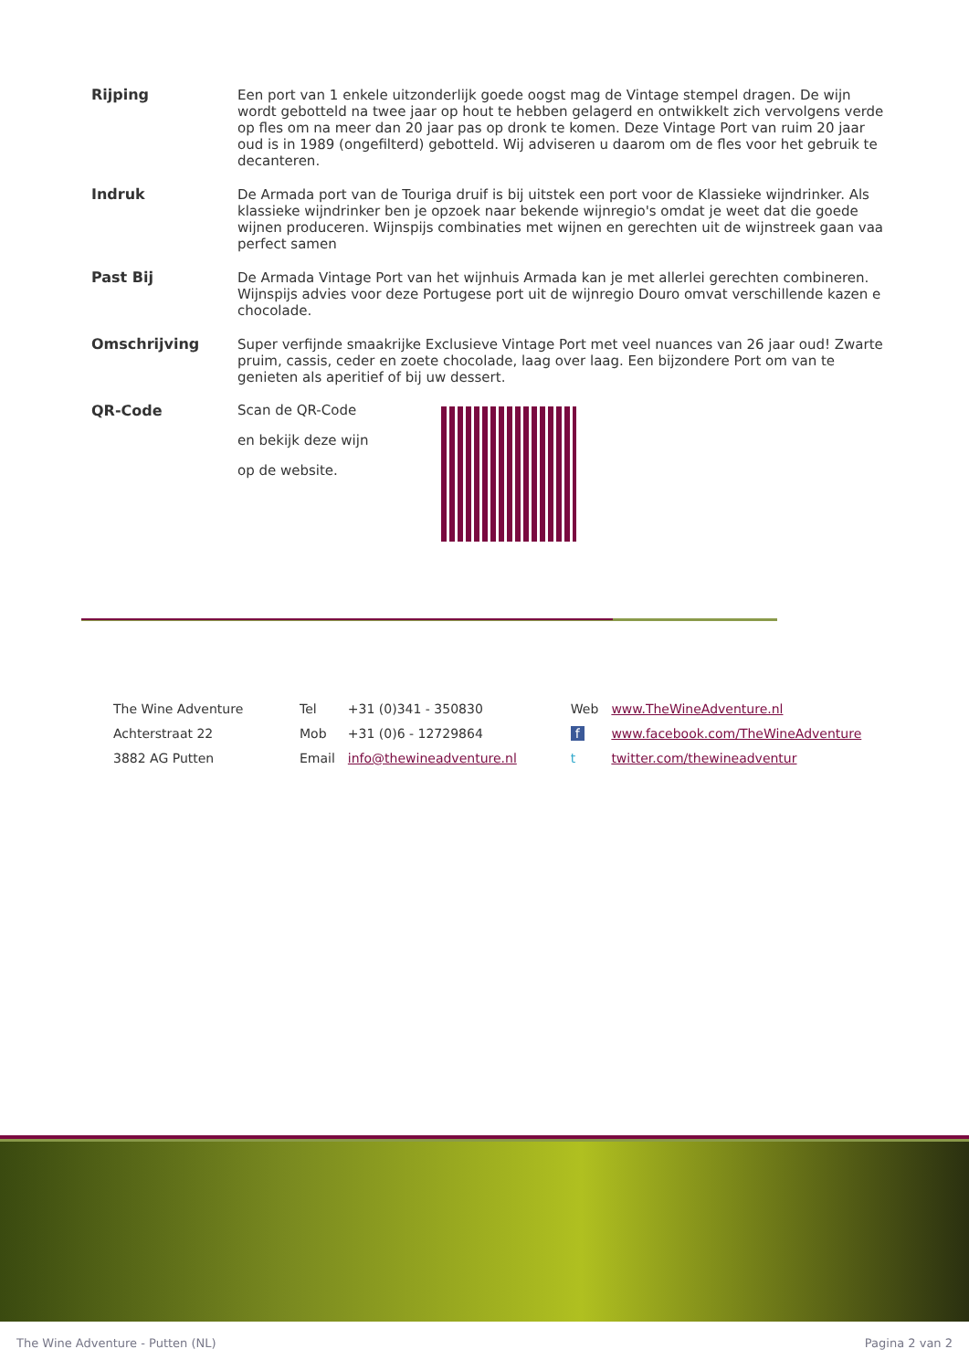| Rijping | Een port van 1 enkele uitzonderlijk goede oogst mag de Vintage stempel dragen. De wijn wordt gebotteld na twee jaar op hout te hebben gelagerd en ontwikkelt zich vervolgens verde op fles om na meer dan 20 jaar pas op dronk te komen. Deze Vintage Port van ruim 20 jaar oud is in 1989 (ongefilterd) gebotteld. Wij adviseren u daarom om de fles voor het gebruik te decanteren. |
| Indruk | De Armada port van de Touriga druif is bij uitstek een port voor de Klassieke wijndrinker. Als klassieke wijndrinker ben je opzoek naar bekende wijnregio's omdat je weet dat die goede wijnen produceren. Wijnspijs combinaties met wijnen en gerechten uit de wijnstreek gaan vaa perfect samen |
| Past Bij | De Armada Vintage Port van het wijnhuis Armada kan je met allerlei gerechten combineren. Wijnspijs advies voor deze Portugese port uit de wijnregio Douro omvat verschillende kazen e chocolade. |
| Omschrijving | Super verfijnde smaakrijke Exclusieve Vintage Port met veel nuances van 26 jaar oud! Zwarte pruim, cassis, ceder en zoete chocolade, laag over laag. Een bijzondere Port om van te genieten als aperitief of bij uw dessert. |
| QR-Code | Scan de QR-Code en bekijk deze wijn op de website. |
| The Wine Adventure | Tel | +31 (0)341 - 350830 | Web | www.TheWineAdventure.nl |
| Achterstraat 22 | Mob | +31 (0)6 - 12729864 | f | www.facebook.com/TheWineAdventure |
| 3882 AG Putten | Email | info@thewineadventure.nl | t | twitter.com/thewineadventur |
The Wine Adventure - Putten (NL) Pagina 2 van 2